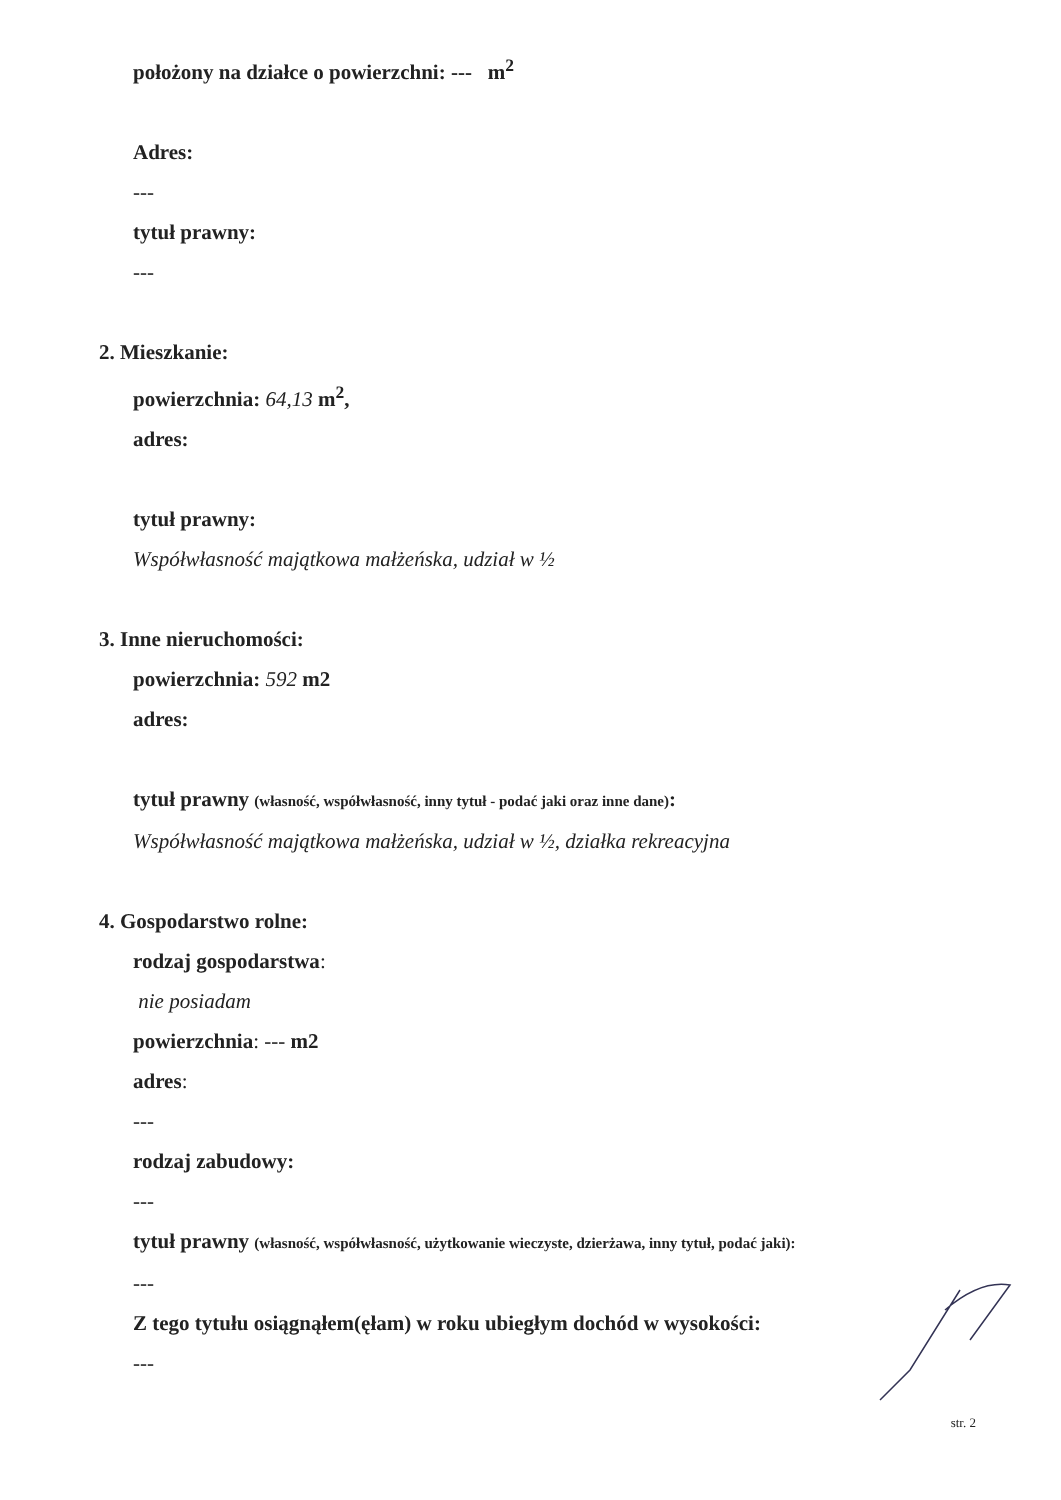położony na działce o powierzchni: --- m<sup>2</sup>
Adres:
---
tytuł prawny:
---
2. Mieszkanie:
powierzchnia: 64,13 m<sup>2</sup>,
adres:
tytuł prawny:
Współwłasność majątkowa małżeńska, udział w ½
3. Inne nieruchomości:
powierzchnia: 592 m2
adres:
tytuł prawny (własność, współwłasność, inny tytuł - podać jaki oraz inne dane):
Współwłasność majątkowa małżeńska, udział w ½, działka rekreacyjna
4. Gospodarstwo rolne:
rodzaj gospodarstwa:
nie posiadam
powierzchnia: --- m2
adres:
---
rodzaj zabudowy:
---
tytuł prawny (własność, współwłasność, użytkowanie wieczyste, dzierżawa, inny tytuł, podać jaki):
---
Z tego tytułu osiągnąłem(ęłam) w roku ubiegłym dochód w wysokości:
---
str. 2